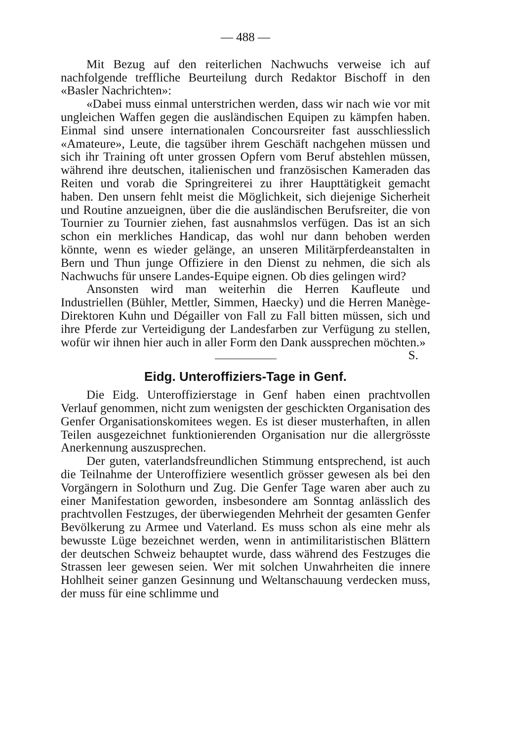— 488 —
Mit Bezug auf den reiterlichen Nachwuchs verweise ich auf nachfolgende treffliche Beurteilung durch Redaktor Bischoff in den «Basler Nachrichten»:
«Dabei muss einmal unterstrichen werden, dass wir nach wie vor mit ungleichen Waffen gegen die ausländischen Equipen zu kämpfen haben. Einmal sind unsere internationalen Concoursreiter fast ausschliesslich «Amateure», Leute, die tagsüber ihrem Geschäft nachgehen müssen und sich ihr Training oft unter grossen Opfern vom Beruf abstehlen müssen, während ihre deutschen, italienischen und französischen Kameraden das Reiten und vorab die Springreiterei zu ihrer Haupttätigkeit gemacht haben. Den unsern fehlt meist die Möglichkeit, sich diejenige Sicherheit und Routine anzueignen, über die die ausländischen Berufsreiter, die von Tournier zu Tournier ziehen, fast ausnahmslos verfügen. Das ist an sich schon ein merkliches Handicap, das wohl nur dann behoben werden könnte, wenn es wieder gelänge, an unseren Militärpferdeanstalten in Bern und Thun junge Offiziere in den Dienst zu nehmen, die sich als Nachwuchs für unsere Landes-Equipe eignen. Ob dies gelingen wird?
Ansonsten wird man weiterhin die Herren Kaufleute und Industriellen (Bühler, Mettler, Simmen, Haecky) und die Herren Manège-Direktoren Kuhn und Dégailler von Fall zu Fall bitten müssen, sich und ihre Pferde zur Verteidigung der Landesfarben zur Verfügung zu stellen, wofür wir ihnen hier auch in aller Form den Dank aussprechen möchten.» S.
Eidg. Unteroffiziers-Tage in Genf.
Die Eidg. Unteroffizierstage in Genf haben einen prachtvollen Verlauf genommen, nicht zum wenigsten der geschickten Organisation des Genfer Organisationskomitees wegen. Es ist dieser musterhaften, in allen Teilen ausgezeichnet funktionierenden Organisation nur die allergrösste Anerkennung auszusprechen.
Der guten, vaterlandsfreundlichen Stimmung entsprechend, ist auch die Teilnahme der Unteroffiziere wesentlich grösser gewesen als bei den Vorgängern in Solothurn und Zug. Die Genfer Tage waren aber auch zu einer Manifestation geworden, insbesondere am Sonntag anlässlich des prachtvollen Festzuges, der überwiegenden Mehrheit der gesamten Genfer Bevölkerung zu Armee und Vaterland. Es muss schon als eine mehr als bewusste Lüge bezeichnet werden, wenn in antimilitaristischen Blättern der deutschen Schweiz behauptet wurde, dass während des Festzuges die Strassen leer gewesen seien. Wer mit solchen Unwahrheiten die innere Hohlheit seiner ganzen Gesinnung und Weltanschauung verdecken muss, der muss für eine schlimme und